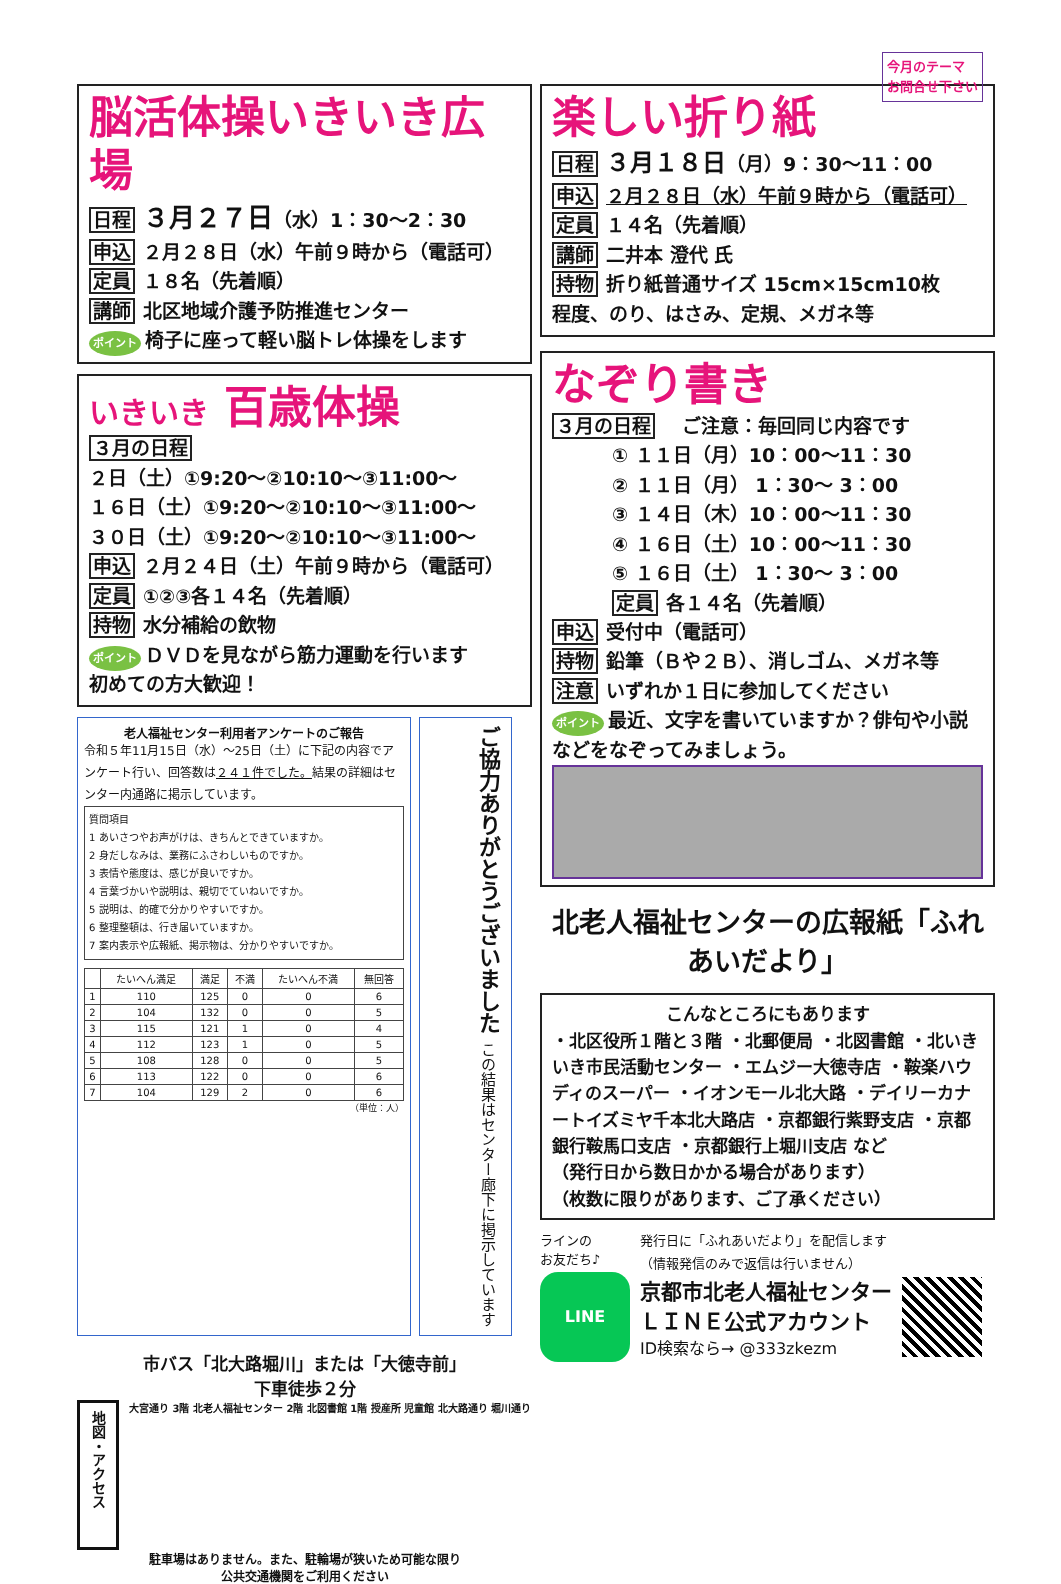脳活体操いきいき広場
日程 ３月２７日（水）1：30〜2：30
申込 ２月２８日（水）午前９時から（電話可）
定員 １８名（先着順）
講師 北区地域介護予防推進センター
ポイント 椅子に座って軽い脳トレ体操をします
いきいき 百歳体操
３月の日程
２日（土）①9:20〜②10:10〜③11:00〜
１６日（土）①9:20〜②10:10〜③11:00〜
３０日（土）①9:20〜②10:10〜③11:00〜
申込 ２月２４日（土）午前９時から（電話可）
定員 ①②③各１４名（先着順）
持物 水分補給の飲物
ポイント ＤＶＤを見ながら筋力運動を行います
初めての方大歓迎！
老人福祉センター利用者アンケートのご報告
令和５年11月15日（水）〜25日（土）に下記の内容でアンケート行い、回答数は２４１件でした。結果の詳細はセンター内通路に掲示しています。
質問項目
1 あいさつやお声がけは、きちんとできていますか。
2 身だしなみは、業務にふさわしいものですか。
3 表情や態度は、感じが良いですか。
4 言葉づかいや説明は、親切でていねいですか。
5 説明は、的確で分かりやすいですか。
6 整理整頓は、行き届いていますか。
7 案内表示や広報紙、掲示物は、分かりやすいですか。
| | たいへん満足 | 満足 | 不満 | たいへん不満 | 無回答 |
| --- | --- | --- | --- | --- | --- |
| 1 | 110 | 125 | 0 | 0 | 6 |
| 2 | 104 | 132 | 0 | 0 | 5 |
| 3 | 115 | 121 | 1 | 0 | 4 |
| 4 | 112 | 123 | 1 | 0 | 5 |
| 5 | 108 | 128 | 0 | 0 | 5 |
| 6 | 113 | 122 | 0 | 0 | 6 |
| 7 | 104 | 129 | 2 | 0 | 6 |
（単位：人）
ご協力ありがとうございました この結果はセンター廊下に掲示しています
市バス「北大路堀川」または「大徳寺前」
下車徒歩２分
地図・アクセス
大宮通り 3階 北老人福祉センター 2階 北図書館 1階 授産所 児童館 北大路通り 堀川通り
駐車場はありません。また、駐輪場が狭いため可能な限り
公共交通機関をご利用ください
今月のテーマ
お問合せ下さい
楽しい折り紙
日程 ３月１８日（月）9：30〜11：00
申込 ２月２８日（水）午前９時から（電話可）
定員 １４名（先着順）
講師 二井本 澄代 氏
持物 折り紙普通サイズ 15cm×15cm10枚
程度、のり、はさみ、定規、メガネ等
なぞり書き
３月の日程　ご注意：毎回同じ内容です
① １１日（月）10：00〜11：30
② １１日（月） 1：30〜 3：00
③ １４日（木）10：00〜11：30
④ １６日（土）10：00〜11：30
⑤ １６日（土） 1：30〜 3：00
定員 各１４名（先着順）
申込 受付中（電話可）
持物 鉛筆（Ｂや２Ｂ）、消しゴム、メガネ等
注意 いずれか１日に参加してください
ポイント 最近、文字を書いていますか？俳句や小説などをなぞってみましょう。
北老人福祉センターの広報紙「ふれあいだより」
こんなところにもあります
・北区役所１階と３階 ・北郵便局 ・北図書館 ・北いきいき市民活動センター ・エムジー大徳寺店 ・鞍楽ハウディのスーパー ・イオンモール北大路 ・デイリーカナートイズミヤ千本北大路店 ・京都銀行紫野支店 ・京都銀行鞍馬口支店 ・京都銀行上堀川支店 など
（発行日から数日かかる場合があります）
（枚数に限りがあります、ご了承ください）
ラインの
お友だち♪ 発行日に「ふれあいだより」を配信します
（情報発信のみで返信は行いません）
LINE
京都市北老人福祉センター
ＬＩＮＥ公式アカウント
ID検索なら→ @333zkezm